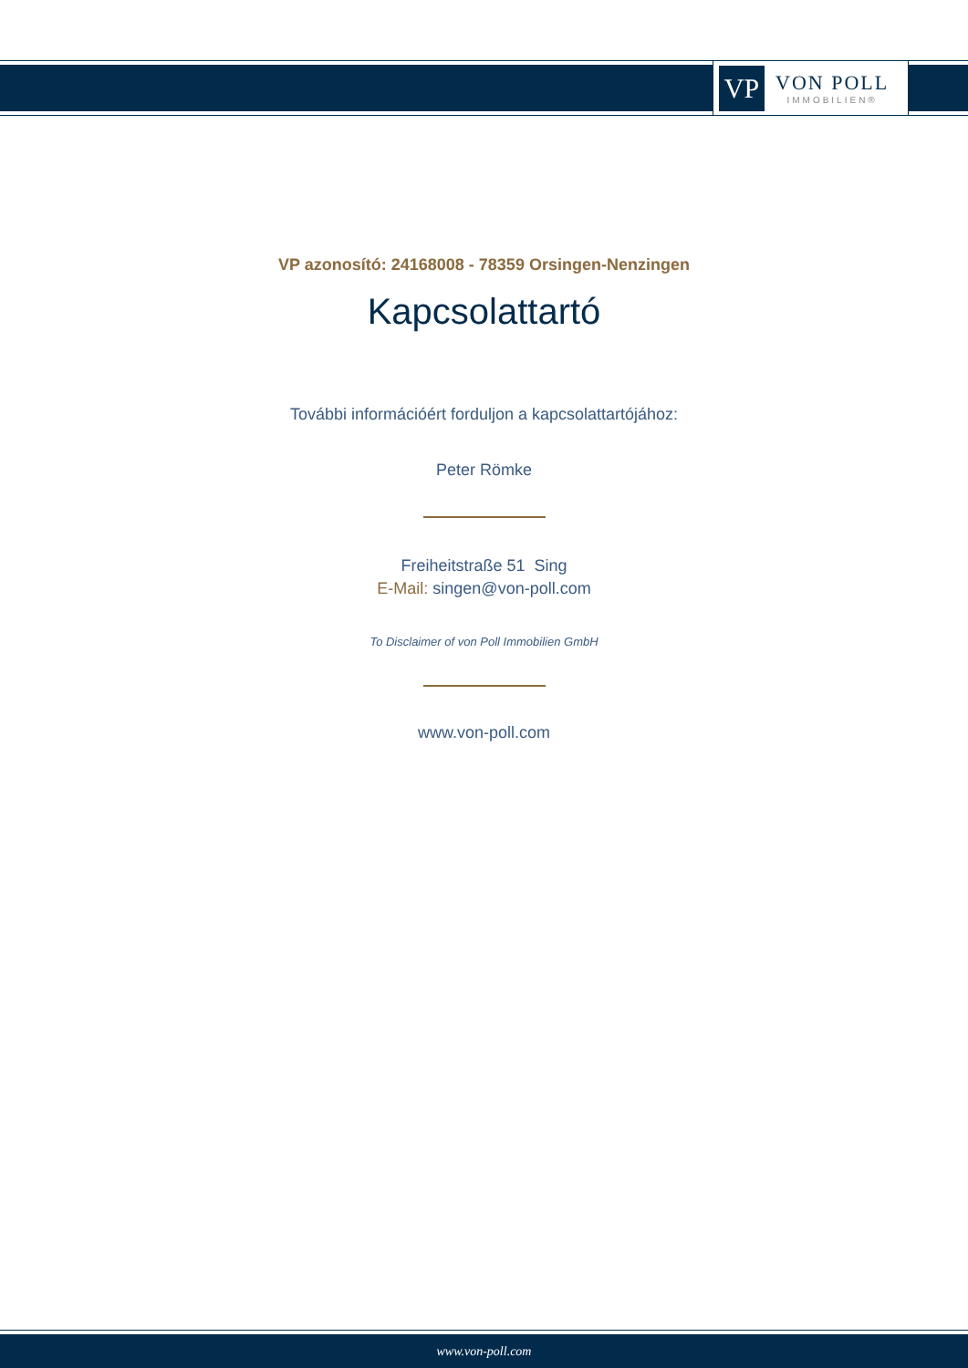VP
VON POLL
IMMOBILIEN®
VP azonosító: 24168008 - 78359 Orsingen-Nenzingen
Kapcsolattartó
További információért forduljon a kapcsolattartójához:
Peter Römke
Freiheitstraße 51 Sing
E-Mail: singen@von-poll.com
To Disclaimer of von Poll Immobilien GmbH
www.von-poll.com
www.von-poll.com